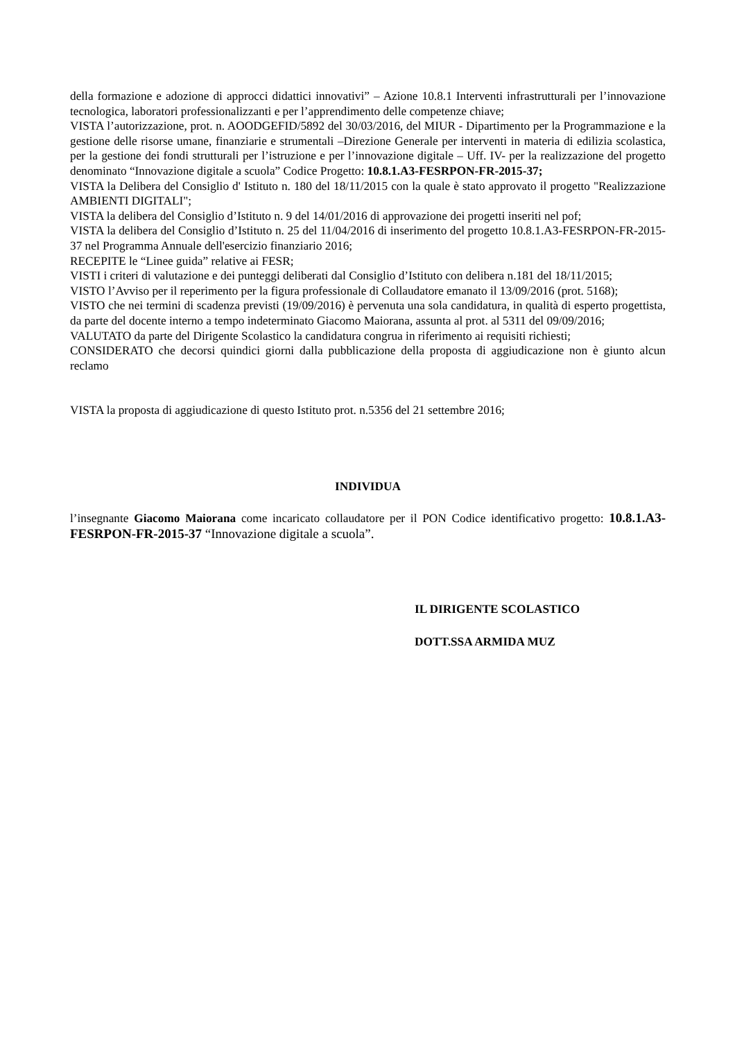della formazione e adozione di approcci didattici innovativi” – Azione 10.8.1 Interventi infrastrutturali per l’innovazione tecnologica, laboratori professionalizzanti e per l’apprendimento delle competenze chiave;
VISTA l’autorizzazione, prot. n. AOODGEFID/5892 del 30/03/2016, del MIUR - Dipartimento per la Programmazione e la gestione delle risorse umane, finanziarie e strumentali –Direzione Generale per interventi in materia di edilizia scolastica, per la gestione dei fondi strutturali per l’istruzione e per l’innovazione digitale – Uff. IV- per la realizzazione del progetto denominato “Innovazione digitale a scuola” Codice Progetto: 10.8.1.A3-FESRPON-FR-2015-37;
VISTA la Delibera del Consiglio d' Istituto n. 180 del 18/11/2015 con la quale è stato approvato il progetto "Realizzazione AMBIENTI DIGITALI";
VISTA la delibera del Consiglio d’Istituto n. 9 del 14/01/2016 di approvazione dei progetti inseriti nel pof;
VISTA la delibera del Consiglio d’Istituto n. 25 del 11/04/2016 di inserimento del progetto 10.8.1.A3-FESRPON-FR-2015-37 nel Programma Annuale dell'esercizio finanziario 2016;
RECEPITE le “Linee guida” relative ai FESR;
VISTI i criteri di valutazione e dei punteggi deliberati dal Consiglio d’Istituto con delibera n.181 del 18/11/2015;
VISTO l’Avviso per il reperimento per la figura professionale di Collaudatore emanato il 13/09/2016 (prot. 5168);
VISTO che nei termini di scadenza previsti (19/09/2016) è pervenuta una sola candidatura, in qualità di esperto progettista, da parte del docente interno a tempo indeterminato Giacomo Maiorana, assunta al prot. al 5311 del 09/09/2016;
VALUTATO da parte del Dirigente Scolastico la candidatura congrua in riferimento ai requisiti richiesti;
CONSIDERATO che decorsi quindici giorni dalla pubblicazione della proposta di aggiudicazione non è giunto alcun reclamo
VISTA la proposta di aggiudicazione di questo Istituto prot. n.5356 del 21 settembre 2016;
INDIVIDUA
l’insegnante Giacomo Maiorana come incaricato collaudatore per il PON Codice identificativo progetto: 10.8.1.A3-FESRPON-FR-2015-37 “Innovazione digitale a scuola”.
IL DIRIGENTE SCOLASTICO
DOTT.SSA ARMIDA MUZ